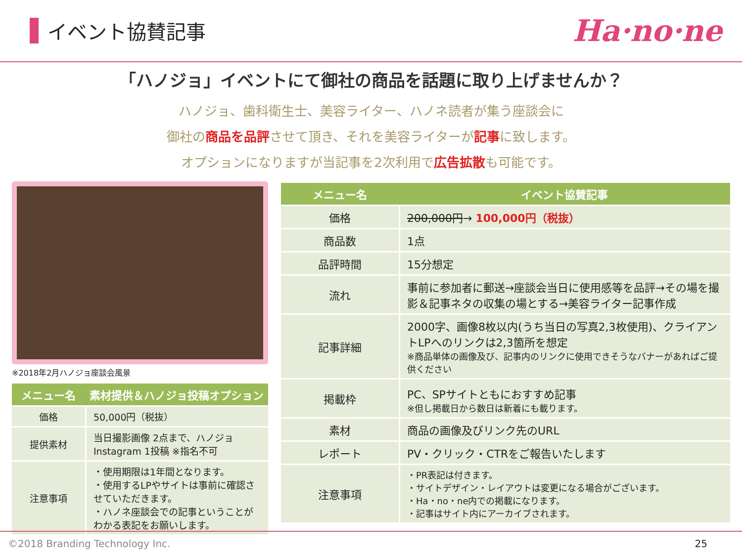イベント協賛記事
Ha·no·ne
「ハノジョ」イベントにて御社の商品を話題に取り上げませんか？
ハノジョ、歯科衛生士、美容ライター、ハノネ読者が集う座談会に
御社の商品を品評させて頂き、それを美容ライターが記事に致します。
オプションになりますが当記事を2次利用で広告拡散も可能です。
※2018年2月ハノジョ座談会風景
| メニュー名 | 素材提供＆ハノジョ投稿オプション |
| --- | --- |
| 価格 | 50,000円（税抜） |
| 提供素材 | 当日撮影画像 2点まで、ハノジョInstagram 1投稿 ※指名不可 |
| 注意事項 | ・使用期限は1年間となります。 ・使用するLPやサイトは事前に確認させていただきます。 ・ハノネ座談会での記事ということがわかる表記をお願いします。 |
| メニュー名 | イベント協賛記事 |
| --- | --- |
| 価格 | 200,000円 → 100,000円（税抜） |
| 商品数 | 1点 |
| 品評時間 | 15分想定 |
| 流れ | 事前に参加者に郵送→座談会当日に使用感等を品評→その場を撮影＆記事ネタの収集の場とする→美容ライター記事作成 |
| 記事詳細 | 2000字、画像8枚以内(うち当日の写真2,3枚使用)、クライアントLPへのリンクは2,3箇所を想定 ※商品単体の画像及び、記事内のリンクに使用できそうなバナーがあればご提供ください |
| 掲載枠 | PC、SPサイトともにおすすめ記事 ※但し掲載日から数日は新着にも載ります。 |
| 素材 | 商品の画像及びリンク先のURL |
| レポート | PV・クリック・CTRをご報告いたします |
| 注意事項 | ・PR表記は付きます。 ・サイトデザイン・レイアウトは変更になる場合がございます。 ・Ha・no・ne内での掲載になります。 ・記事はサイト内にアーカイブされます。 |
©2018 Branding Technology Inc. 25